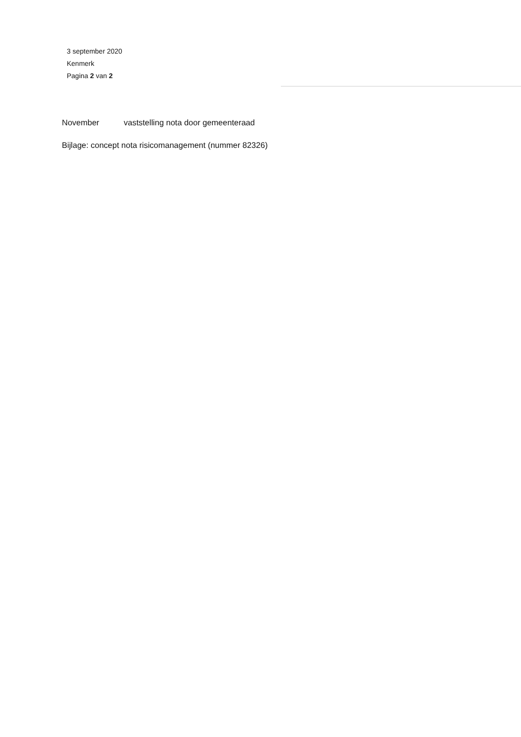3 september 2020
Kenmerk
Pagina 2 van 2
November vaststelling nota door gemeenteraad
Bijlage: concept nota risicomanagement (nummer 82326)